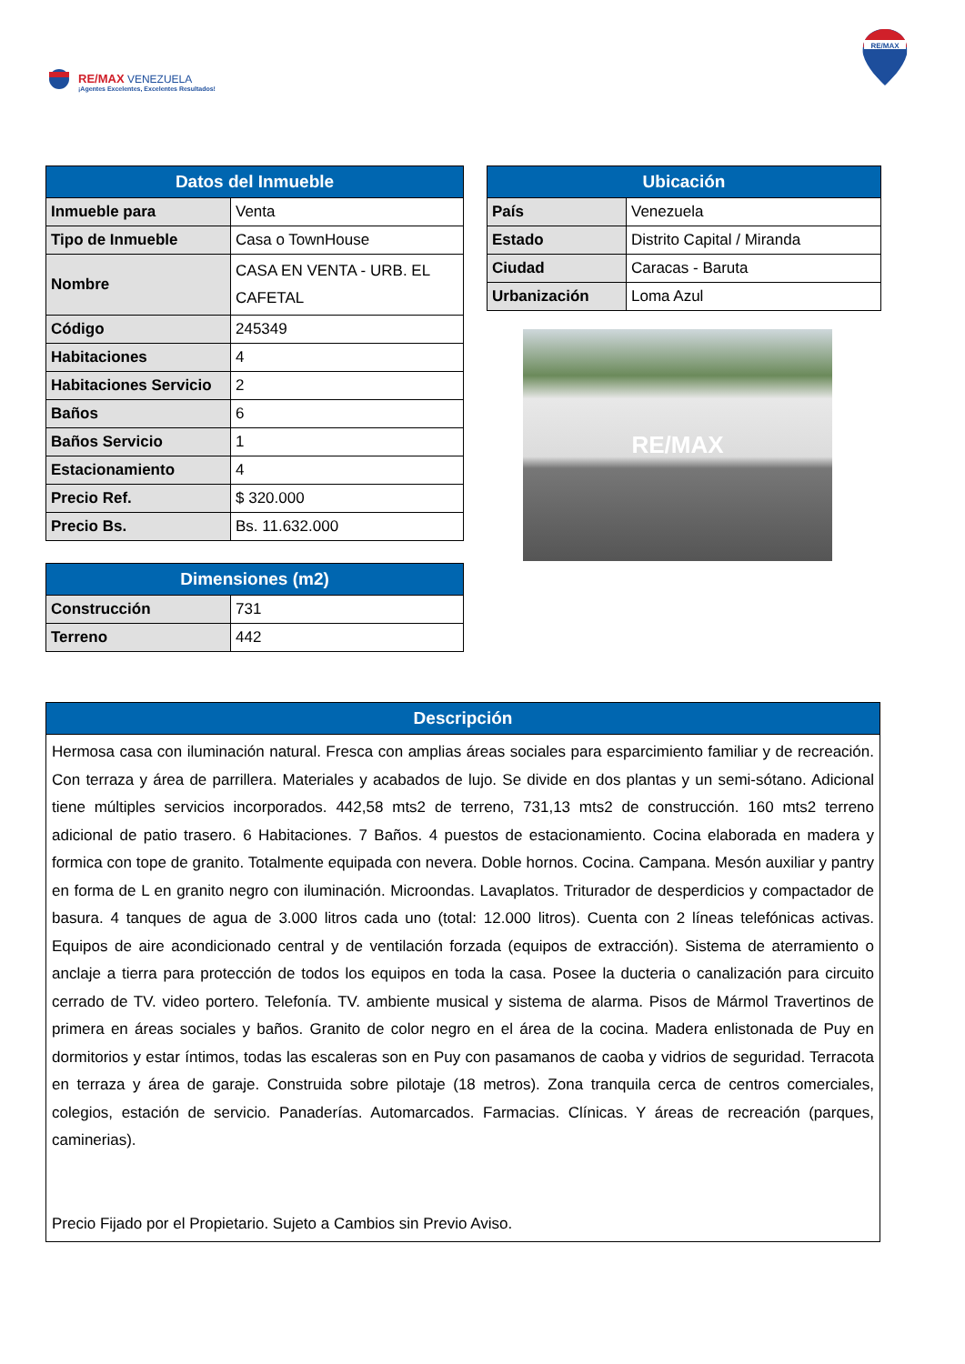RE/MAX VENEZUELA
¡Agentes Excelentes, Excelentes Resultados!
RE/MAX
| Datos del Inmueble | |
| --- | --- |
| Inmueble para | Venta |
| Tipo de Inmueble | Casa o TownHouse |
| Nombre | CASA EN VENTA - URB. EL CAFETAL |
| Código | 245349 |
| Habitaciones | 4 |
| Habitaciones Servicio | 2 |
| Baños | 6 |
| Baños Servicio | 1 |
| Estacionamiento | 4 |
| Precio Ref. | $ 320.000 |
| Precio Bs. | Bs. 11.632.000 |
| Dimensiones (m2) | |
| --- | --- |
| Construcción | 731 |
| Terreno | 442 |
| Ubicación | |
| --- | --- |
| País | Venezuela |
| Estado | Distrito Capital / Miranda |
| Ciudad | Caracas - Baruta |
| Urbanización | Loma Azul |
RE/MAX
| Descripción |
| --- |
| Hermosa casa con iluminación natural. Fresca con amplias áreas sociales para esparcimiento familiar y de recreación. Con terraza y área de parrillera. Materiales y acabados de lujo. Se divide en dos plantas y un semi-sótano. Adicional tiene múltiples servicios incorporados. 442,58 mts2 de terreno, 731,13 mts2 de construcción. 160 mts2 terreno adicional de patio trasero. 6 Habitaciones. 7 Baños. 4 puestos de estacionamiento. Cocina elaborada en madera y formica con tope de granito. Totalmente equipada con nevera. Doble hornos. Cocina. Campana. Mesón auxiliar y pantry en forma de L en granito negro con iluminación. Microondas. Lavaplatos. Triturador de desperdicios y compactador de basura. 4 tanques de agua de 3.000 litros cada uno (total: 12.000 litros). Cuenta con 2 líneas telefónicas activas. Equipos de aire acondicionado central y de ventilación forzada (equipos de extracción). Sistema de aterramiento o anclaje a tierra para protección de todos los equipos en toda la casa. Posee la ducteria o canalización para circuito cerrado de TV. video portero. Telefonía. TV. ambiente musical y sistema de alarma. Pisos de Mármol Travertinos de primera en áreas sociales y baños. Granito de color negro en el área de la cocina. Madera enlistonada de Puy en dormitorios y estar íntimos, todas las escaleras son en Puy con pasamanos de caoba y vidrios de seguridad. Terracota en terraza y área de garaje. Construida sobre pilotaje (18 metros). Zona tranquila cerca de centros comerciales, colegios, estación de servicio. Panaderías. Automarcados. Farmacias. Clínicas. Y áreas de recreación (parques, caminerias). Precio Fijado por el Propietario. Sujeto a Cambios sin Previo Aviso. |